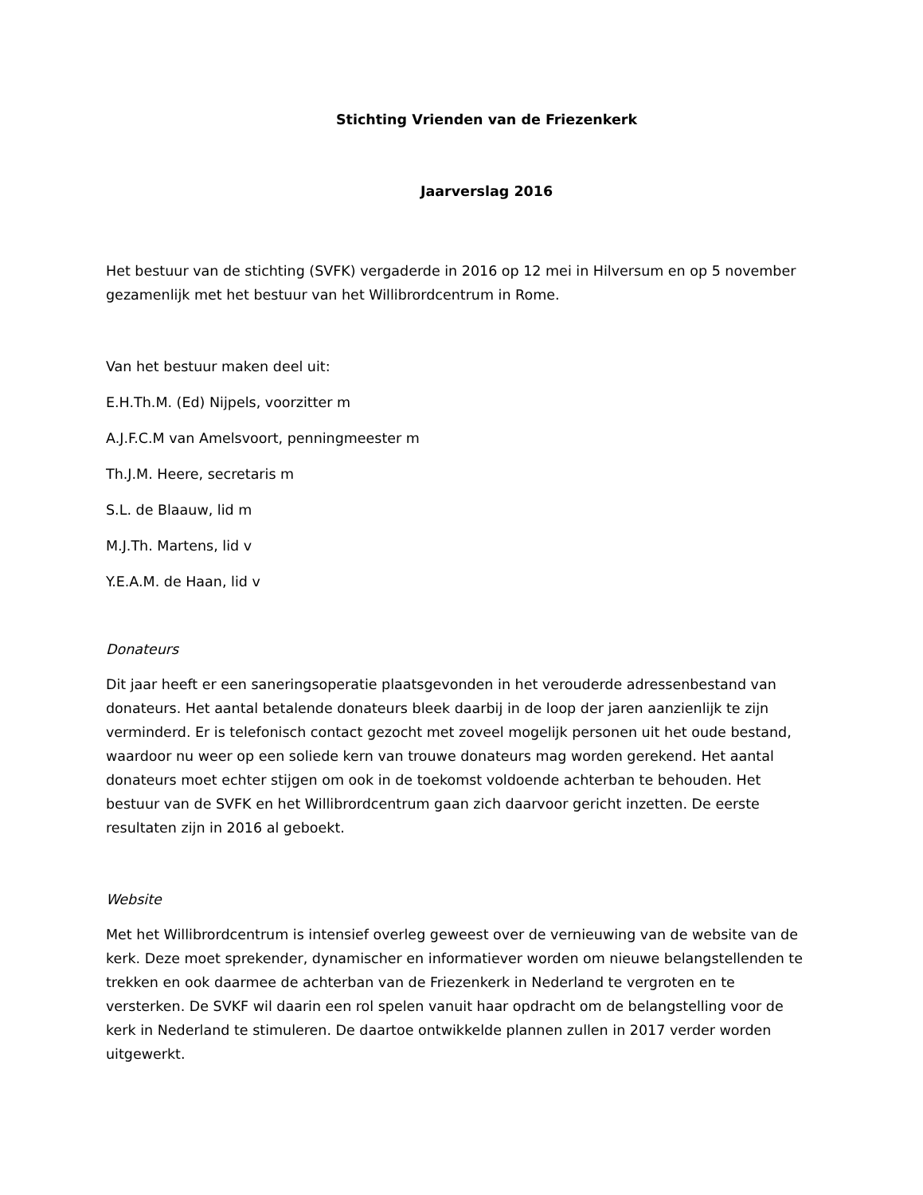Stichting Vrienden van de Friezenkerk
Jaarverslag 2016
Het bestuur van de stichting (SVFK) vergaderde in 2016 op 12 mei in Hilversum en op 5 november gezamenlijk met het bestuur van het Willibrordcentrum in Rome.
Van het bestuur maken deel uit:
E.H.Th.M. (Ed) Nijpels, voorzitter m
A.J.F.C.M van Amelsvoort, penningmeester m
Th.J.M. Heere, secretaris m
S.L. de Blaauw, lid m
M.J.Th. Martens, lid v
Y.E.A.M. de Haan, lid v
Donateurs
Dit jaar heeft er een saneringsoperatie plaatsgevonden in het verouderde adressenbestand van donateurs. Het aantal betalende donateurs bleek daarbij in de loop der jaren aanzienlijk te zijn verminderd. Er is telefonisch contact gezocht met zoveel mogelijk personen uit het oude bestand, waardoor nu weer op een soliede kern van trouwe donateurs mag worden gerekend. Het aantal donateurs moet echter stijgen om ook in de toekomst voldoende achterban te behouden. Het bestuur van de SVFK en het Willibrordcentrum gaan zich daarvoor gericht inzetten. De eerste resultaten zijn in 2016 al geboekt.
Website
Met het Willibrordcentrum is intensief overleg geweest over de vernieuwing van de website van de kerk. Deze moet sprekender, dynamischer en informatiever worden om nieuwe belangstellenden te trekken en ook daarmee de achterban van de Friezenkerk in Nederland te vergroten en te versterken. De SVKF wil daarin een rol spelen vanuit haar opdracht om de belangstelling voor de kerk in Nederland te stimuleren. De daartoe ontwikkelde plannen zullen in 2017 verder worden uitgewerkt.